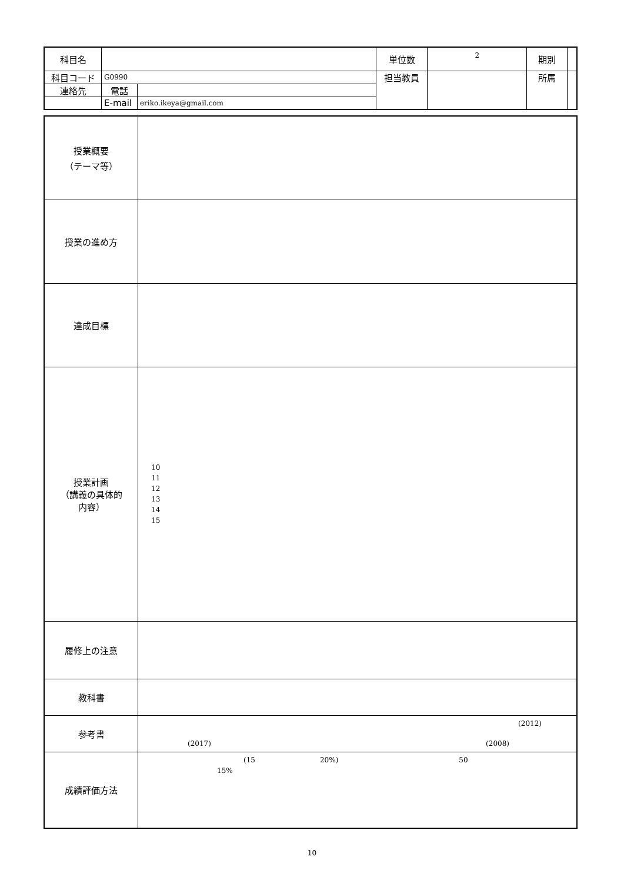| 科目名 | | | 単位数 | 2 | 期別 | |
| 科目コード | G0990 | | 担当教員 | | 所属 | |
| 連絡先 | 電話 | | | | | |
| | E-mail | eriko.ikeya@gmail.com | | | | |
| 授業概要 （テーマ等） | |
| 授業の進め方 | |
| 達成目標 | |
| 授業計画 （講義の具体的 内容） | 10 11 12 13 14 15 |
| 履修上の注意 | |
| 教科書 | |
| 参考書 | (2012) (2017) (2008) |
| 成績評価方法 | (15 20%) 50 15% |
10